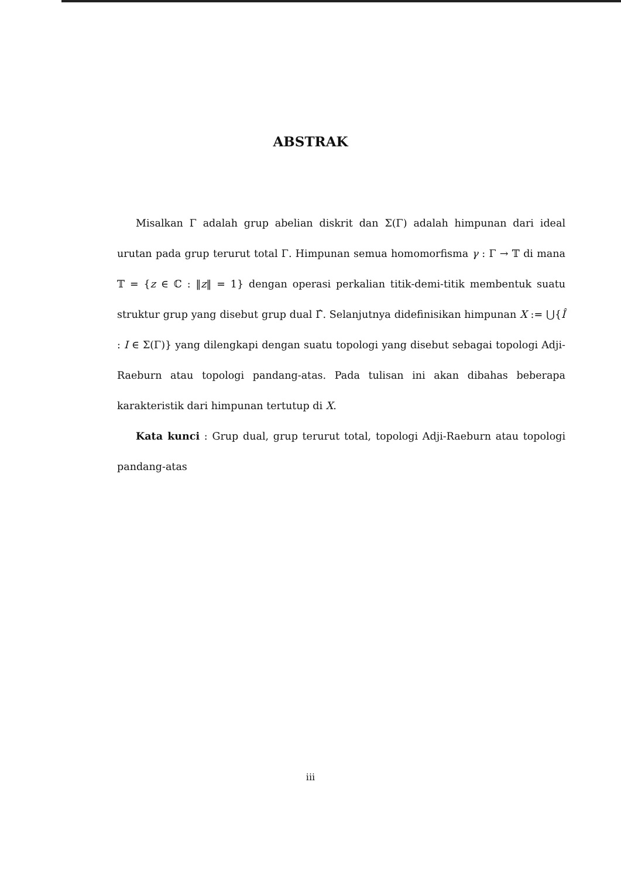ABSTRAK
Misalkan Γ adalah grup abelian diskrit dan Σ(Γ) adalah himpunan dari ideal urutan pada grup terurut total Γ. Himpunan semua homomorfisma γ : Γ → 𝕋 di mana 𝕋 = {z ∈ ℂ : ‖z‖ = 1} dengan operasi perkalian titik-demi-titik membentuk suatu struktur grup yang disebut grup dual Γ̂. Selanjutnya didefinisikan himpunan X := ⋃{Î : I ∈ Σ(Γ)} yang dilengkapi dengan suatu topologi yang disebut sebagai topologi Adji-Raeburn atau topologi pandang-atas. Pada tulisan ini akan dibahas beberapa karakteristik dari himpunan tertutup di X.
Kata kunci : Grup dual, grup terurut total, topologi Adji-Raeburn atau topologi pandang-atas
iii